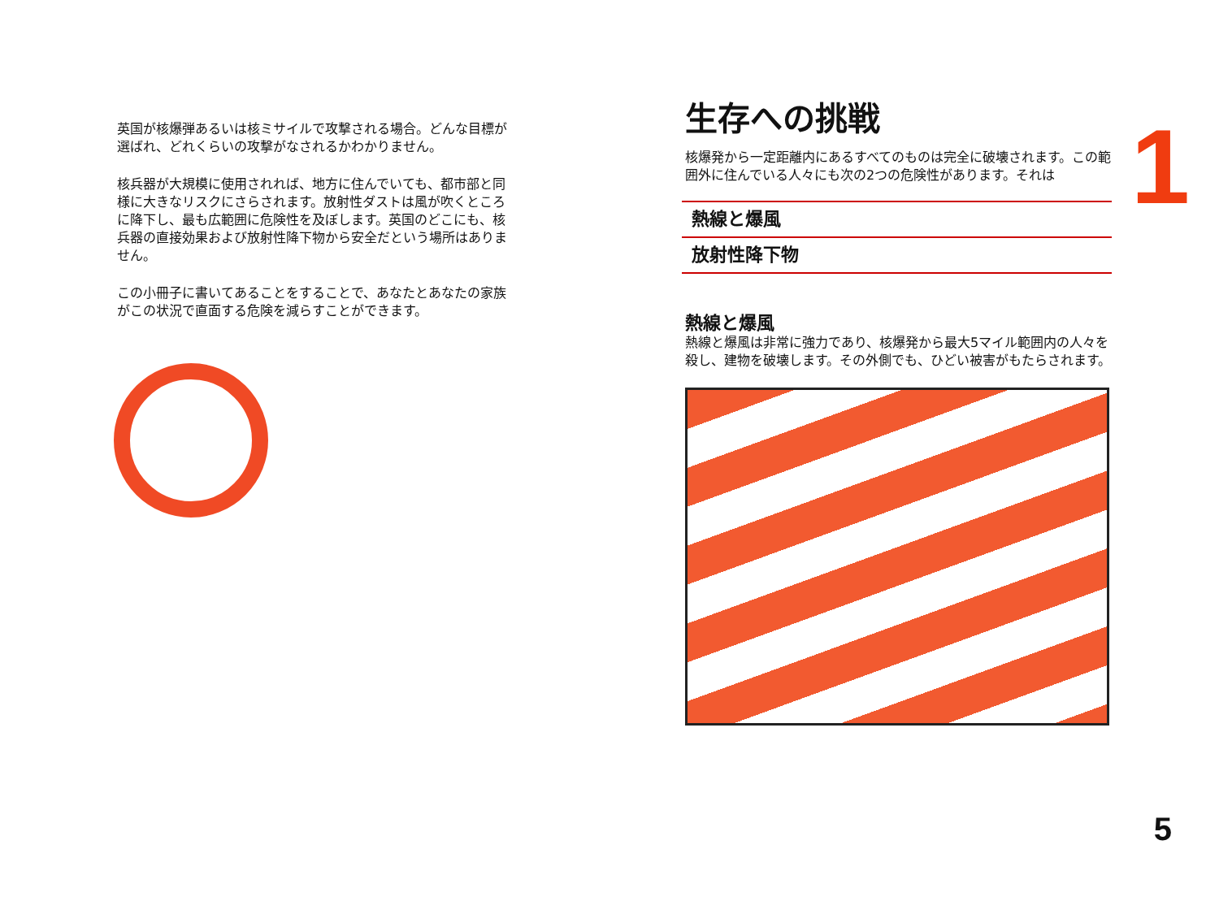英国が核爆弾あるいは核ミサイルで攻撃される場合。どんな目標が選ばれ、どれくらいの攻撃がなされるかわかりません。
核兵器が大規模に使用されれば、地方に住んでいても、都市部と同様に大きなリスクにさらされます。放射性ダストは風が吹くところに降下し、最も広範囲に危険性を及ぼします。英国のどこにも、核兵器の直接効果および放射性降下物から安全だという場所はありません。
この小冊子に書いてあることをすることで、あなたとあなたの家族がこの状況で直面する危険を減らすことができます。
生存への挑戦
核爆発から一定距離内にあるすべてのものは完全に破壊されます。この範囲外に住んでいる人々にも次の2つの危険性があります。それは
熱線と爆風
放射性降下物
熱線と爆風
熱線と爆風は非常に強力であり、核爆発から最大5マイル範囲内の人々を殺し、建物を破壊します。その外側でも、ひどい被害がもたらされます。
1
5